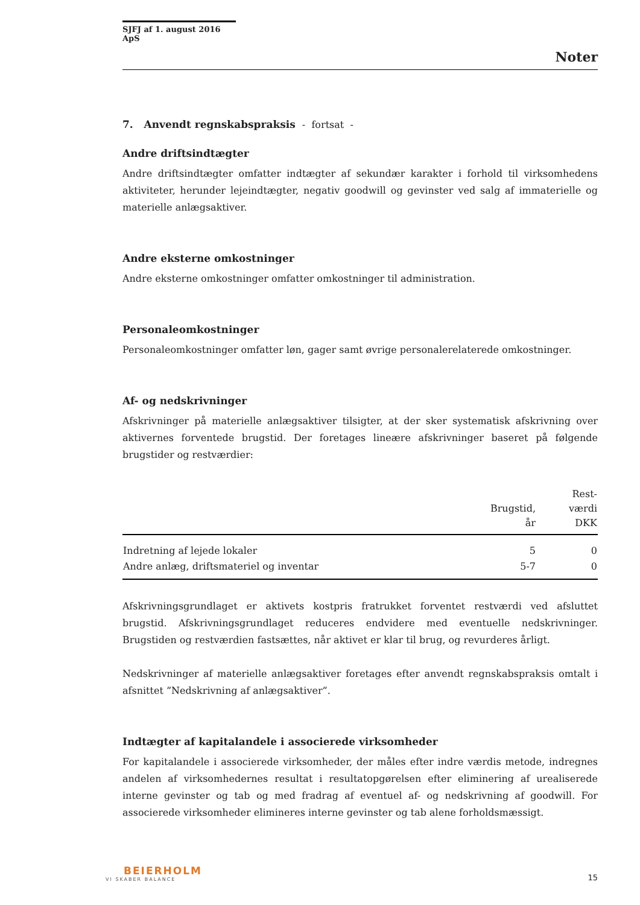SJFJ af 1. august 2016 ApS
Noter
7. Anvendt regnskabspraksis - fortsat -
Andre driftsindtægter
Andre driftsindtægter omfatter indtægter af sekundær karakter i forhold til virksomhedens aktiviteter, herunder lejeindtægter, negativ goodwill og gevinster ved salg af immaterielle og materielle anlægsaktiver.
Andre eksterne omkostninger
Andre eksterne omkostninger omfatter omkostninger til administration.
Personaleomkostninger
Personaleomkostninger omfatter løn, gager samt øvrige personalerelaterede omkostninger.
Af- og nedskrivninger
Afskrivninger på materielle anlægsaktiver tilsigter, at der sker systematisk afskrivning over aktivernes forventede brugstid. Der foretages lineære afskrivninger baseret på følgende brugstider og restværdier:
| | Brugstid, år | Rest- værdi DKK |
| --- | --- | --- |
| Indretning af lejede lokaler | 5 | 0 |
| Andre anlæg, driftsmateriel og inventar | 5-7 | 0 |
Afskrivningsgrundlaget er aktivets kostpris fratrukket forventet restværdi ved afsluttet brugstid. Afskrivningsgrundlaget reduceres endvidere med eventuelle nedskrivninger. Brugstiden og restværdien fastsættes, når aktivet er klar til brug, og revurderes årligt.
Nedskrivninger af materielle anlægsaktiver foretages efter anvendt regnskabspraksis omtalt i afsnittet ”Nedskrivning af anlægsaktiver”.
Indtægter af kapitalandele i associerede virksomheder
For kapitalandele i associerede virksomheder, der måles efter indre værdis metode, indregnes andelen af virksomhedernes resultat i resultatopgørelsen efter eliminering af urealiserede interne gevinster og tab og med fradrag af eventuel af- og nedskrivning af goodwill. For associerede virksomheder elimineres interne gevinster og tab alene forholdsmæssigt.
BEIERHOLM
VI SKABER BALANCE
15